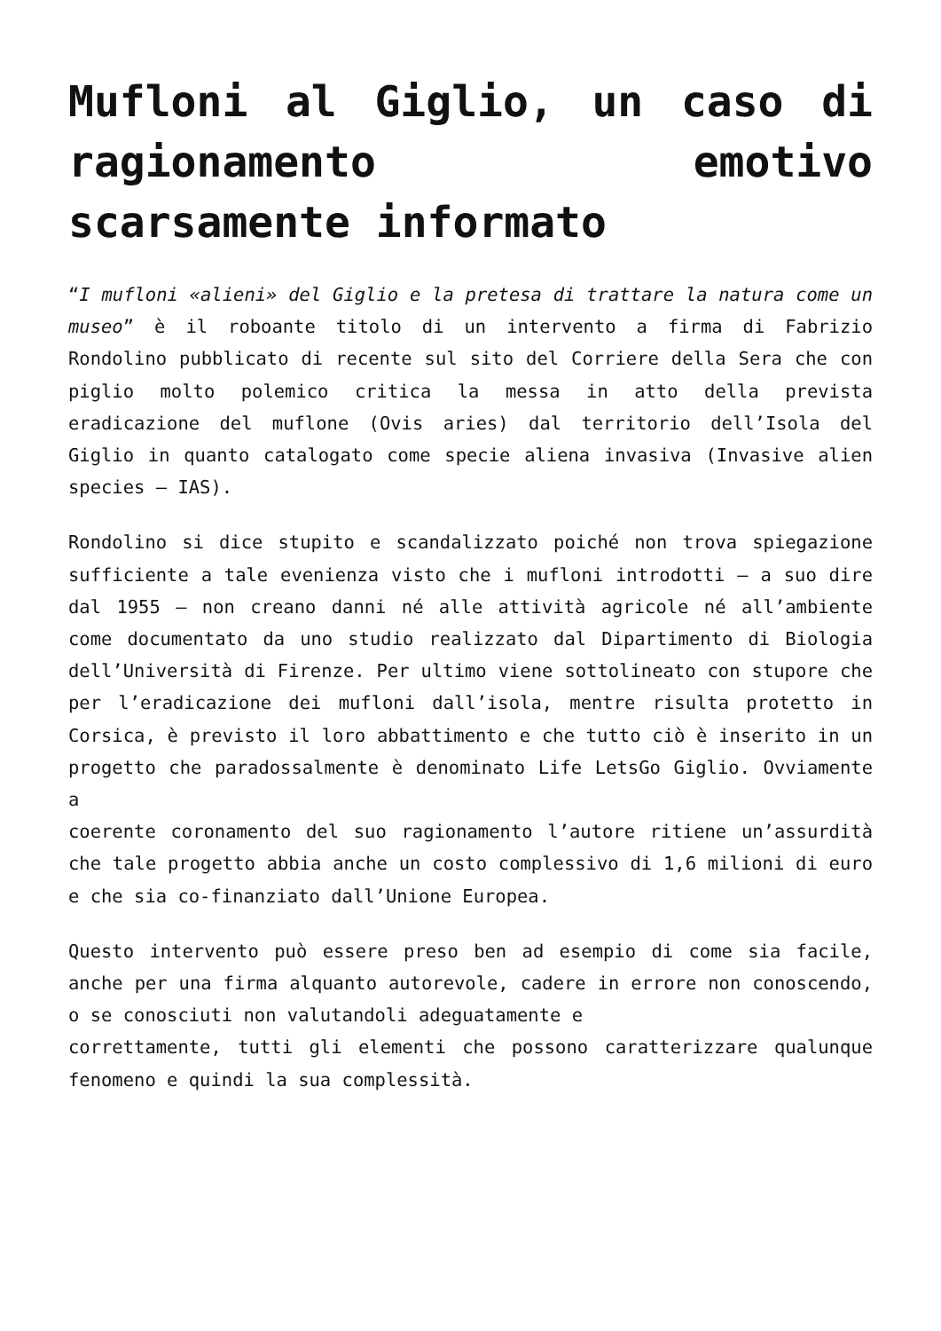Mufloni al Giglio, un caso di ragionamento emotivo scarsamente informato
“I mufloni «alieni» del Giglio e la pretesa di trattare la natura come un museo” è il roboante titolo di un intervento a firma di Fabrizio Rondolino pubblicato di recente sul sito del Corriere della Sera che con piglio molto polemico critica la messa in atto della prevista eradicazione del muflone (Ovis aries) dal territorio dell’Isola del Giglio in quanto catalogato come specie aliena invasiva (Invasive alien species – IAS).
Rondolino si dice stupito e scandalizzato poiché non trova spiegazione sufficiente a tale evenienza visto che i mufloni introdotti – a suo dire dal 1955 – non creano danni né alle attività agricole né all’ambiente come documentato da uno studio realizzato dal Dipartimento di Biologia dell’Università di Firenze. Per ultimo viene sottolineato con stupore che per l’eradicazione dei mufloni dall’isola, mentre risulta protetto in Corsica, è previsto il loro abbattimento e che tutto ciò è inserito in un progetto che paradossalmente è denominato Life LetsGo Giglio. Ovviamente a
coerente coronamento del suo ragionamento l’autore ritiene un’assurdità che tale progetto abbia anche un costo complessivo di 1,6 milioni di euro e che sia co-finanziato dall’Unione Europea.
Questo intervento può essere preso ben ad esempio di come sia facile, anche per una firma alquanto autorevole, cadere in errore non conoscendo, o se conosciuti non valutandoli adeguatamente e
correttamente, tutti gli elementi che possono caratterizzare qualunque fenomeno e quindi la sua complessità.